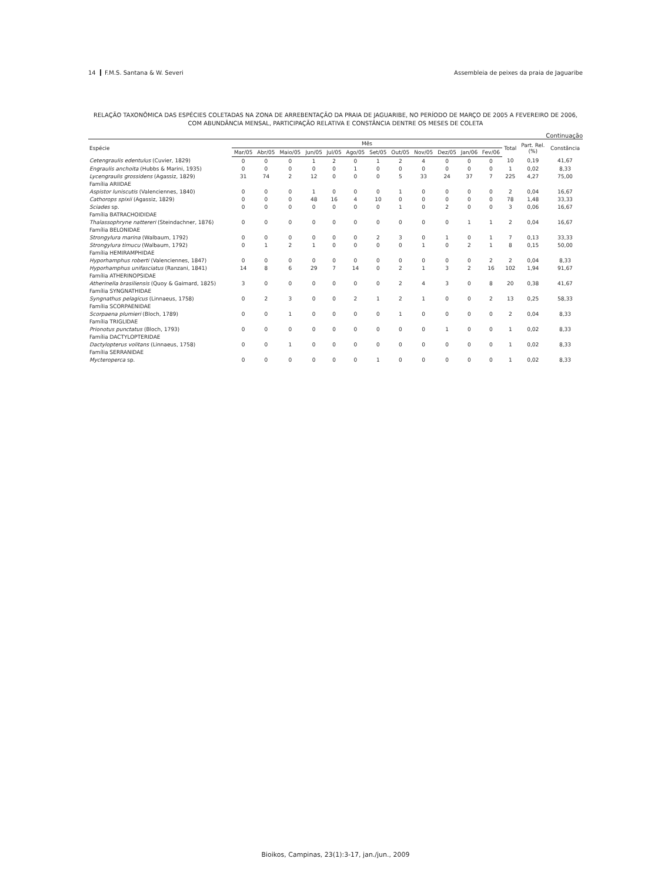14 F.M.S. Santana & W. Severi Assembleia de peixes da praia de Jaguaribe
RELAÇÃO TAXONÔMICA DAS ESPÉCIES COLETADAS NA ZONA DE ARREBENTAÇÃO DA PRAIA DE JAGUARIBE, NO PERÍODO DE MARÇO DE 2005 A FEVEREIRO DE 2006,
COM ABUNDÂNCIA MENSAL, PARTICIPAÇÃO RELATIVA E CONSTÂNCIA DENTRE OS MESES DE COLETA
Continuação
| Espécie | Mês | | | | | | | | | | | | Total | Part. Rel. (%) | Constância |
| --- | --- | --- | --- | --- | --- | --- | --- | --- | --- | --- | --- | --- | --- | --- | --- |
| | Mar/05 | Abr/05 | Maio/05 | Jun/05 | Jul/05 | Ago/05 | Set/05 | Out/05 | Nov/05 | Dez/05 | Jan/06 | Fev/06 | | | |
| Cetengraulis edentulus (Cuvier, 1829) | 0 | 0 | 0 | 1 | 2 | 0 | 1 | 2 | 4 | 0 | 0 | 0 | 10 | 0,19 | 41,67 |
| Engraulis anchoita (Hubbs & Marini, 1935) | 0 | 0 | 0 | 0 | 0 | 1 | 0 | 0 | 0 | 0 | 0 | 0 | 1 | 0,02 | 8,33 |
| Lycengraulis grossidens (Agassiz, 1829) | 31 | 74 | 2 | 12 | 0 | 0 | 0 | 5 | 33 | 24 | 37 | 7 | 225 | 4,27 | 75,00 |
| Família ARIIDAE | | | | | | | | | | | | | | | |
| Aspistor luniscutis (Valenciennes, 1840) | 0 | 0 | 0 | 1 | 0 | 0 | 0 | 1 | 0 | 0 | 0 | 0 | 2 | 0,04 | 16,67 |
| Cathorops spixii (Agassiz, 1829) | 0 | 0 | 0 | 48 | 16 | 4 | 10 | 0 | 0 | 0 | 0 | 0 | 78 | 1,48 | 33,33 |
| Sciades sp. | 0 | 0 | 0 | 0 | 0 | 0 | 0 | 1 | 0 | 2 | 0 | 0 | 3 | 0,06 | 16,67 |
| Família BATRACHOIDIDAE | | | | | | | | | | | | | | | |
| Thalassophryne nattereri (Steindachner, 1876) | 0 | 0 | 0 | 0 | 0 | 0 | 0 | 0 | 0 | 0 | 1 | 1 | 2 | 0,04 | 16,67 |
| Família BELONIDAE | | | | | | | | | | | | | | | |
| Strongylura marina (Walbaum, 1792) | 0 | 0 | 0 | 0 | 0 | 0 | 2 | 3 | 0 | 1 | 0 | 1 | 7 | 0,13 | 33,33 |
| Strongylura timucu (Walbaum, 1792) | 0 | 1 | 2 | 1 | 0 | 0 | 0 | 0 | 1 | 0 | 2 | 1 | 8 | 0,15 | 50,00 |
| Família HEMIRAMPHIDAE | | | | | | | | | | | | | | | |
| Hyporhamphus roberti (Valenciennes, 1847) | 0 | 0 | 0 | 0 | 0 | 0 | 0 | 0 | 0 | 0 | 0 | 2 | 2 | 0,04 | 8,33 |
| Hyporhamphus unifasciatus (Ranzani, 1841) | 14 | 8 | 6 | 29 | 7 | 14 | 0 | 2 | 1 | 3 | 2 | 16 | 102 | 1,94 | 91,67 |
| Família ATHERINOPSIDAE | | | | | | | | | | | | | | | |
| Atherinella brasiliensis (Quoy & Gaimard, 1825) | 3 | 0 | 0 | 0 | 0 | 0 | 0 | 2 | 4 | 3 | 0 | 8 | 20 | 0,38 | 41,67 |
| Família SYNGNATHIDAE | | | | | | | | | | | | | | | |
| Syngnathus pelagicus (Linnaeus, 1758) | 0 | 2 | 3 | 0 | 0 | 2 | 1 | 2 | 1 | 0 | 0 | 2 | 13 | 0,25 | 58,33 |
| Família SCORPAENIDAE | | | | | | | | | | | | | | | |
| Scorpaena plumieri (Bloch, 1789) | 0 | 0 | 1 | 0 | 0 | 0 | 0 | 1 | 0 | 0 | 0 | 0 | 2 | 0,04 | 8,33 |
| Família TRIGLIDAE | | | | | | | | | | | | | | | |
| Prionotus punctatus (Bloch, 1793) | 0 | 0 | 0 | 0 | 0 | 0 | 0 | 0 | 0 | 1 | 0 | 0 | 1 | 0,02 | 8,33 |
| Família DACTYLOPTERIDAE | | | | | | | | | | | | | | | |
| Dactylopterus volitans (Linnaeus, 1758) | 0 | 0 | 1 | 0 | 0 | 0 | 0 | 0 | 0 | 0 | 0 | 0 | 1 | 0,02 | 8,33 |
| Família SERRANIDAE | | | | | | | | | | | | | | | |
| Mycteroperca sp. | 0 | 0 | 0 | 0 | 0 | 0 | 1 | 0 | 0 | 0 | 0 | 0 | 1 | 0,02 | 8,33 |
Bioikos, Campinas, 23(1):3-17, jan./jun., 2009